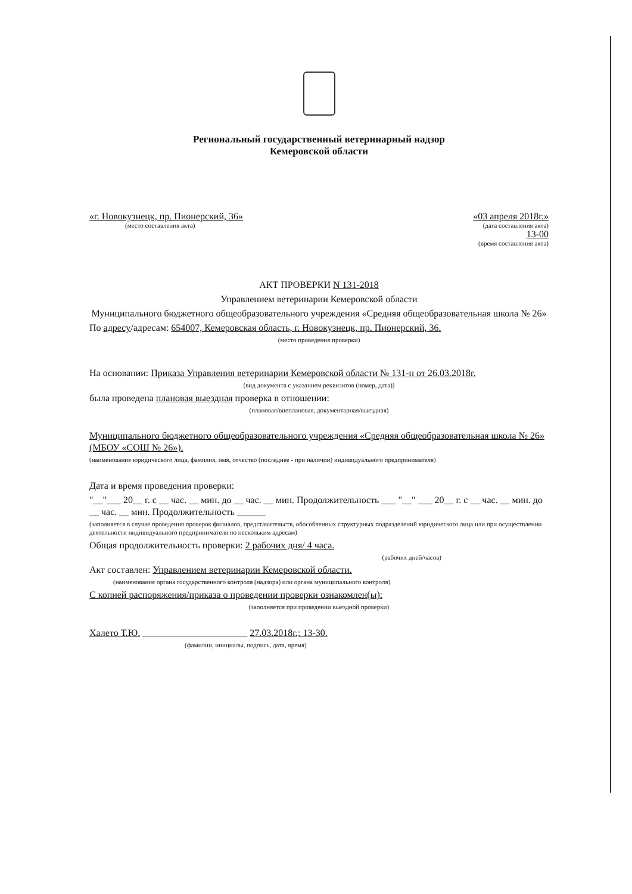Региональный государственный ветеринарный надзор
Кемеровской области
«г. Новокузнецк, пр. Пионерский, 36»
(место составления акта)
«03 апреля 2018г.»
(дата составления акта)
13-00
(время составления акта)
АКТ ПРОВЕРКИ N 131-2018
Управлением ветеринарии Кемеровской области
Муниципального бюджетного общеобразовательного учреждения «Средняя общеобразовательная школа № 26»
По адресу/адресам: 654007, Кемеровская область, г. Новокузнецк, пр. Пионерский, 36.
(место проведения проверки)
На основании: Приказа Управления ветеринарии Кемеровской области № 131-н от 26.03.2018г.
(вид документа с указанием реквизитов (номер, дата))
была проведена плановая выездная проверка в отношении:
(плановая/внеплановая, документарная/выездная)
Муниципального бюджетного общеобразовательного учреждения «Средняя общеобразовательная школа № 26» (МБОУ «СОШ № 26»).
(наименование юридического лица, фамилия, имя, отчество (последнее - при наличии) индивидуального предпринимателя)
Дата и время проведения проверки:
"__"___ 20__ г. с __ час. __ мин. до __ час. __ мин. Продолжительность ___ "__" ___ 20__ г. с __ час. __ мин. до __ час. __ мин. Продолжительность ______
(заполняется в случае проведения проверок филиалов, представительств, обособленных структурных подразделений юридического лица или при осуществлении деятельности индивидуального предпринимателя по нескольким адресам)
Общая продолжительность проверки: 2 рабочих дня/ 4 часа.
(рабочих дней/часов)
Акт составлен: Управлением ветеринарии Кемеровской области.
(наименование органа государственного контроля (надзора) или органа муниципального контроля)
С копией распоряжения/приказа о проведении проверки ознакомлен(ы):
(заполняется при проведении выездной проверки)
Халето Т.Ю. ______________________ 27.03.2018г.; 13-30.
(фамилии, инициалы, подпись, дата, время)